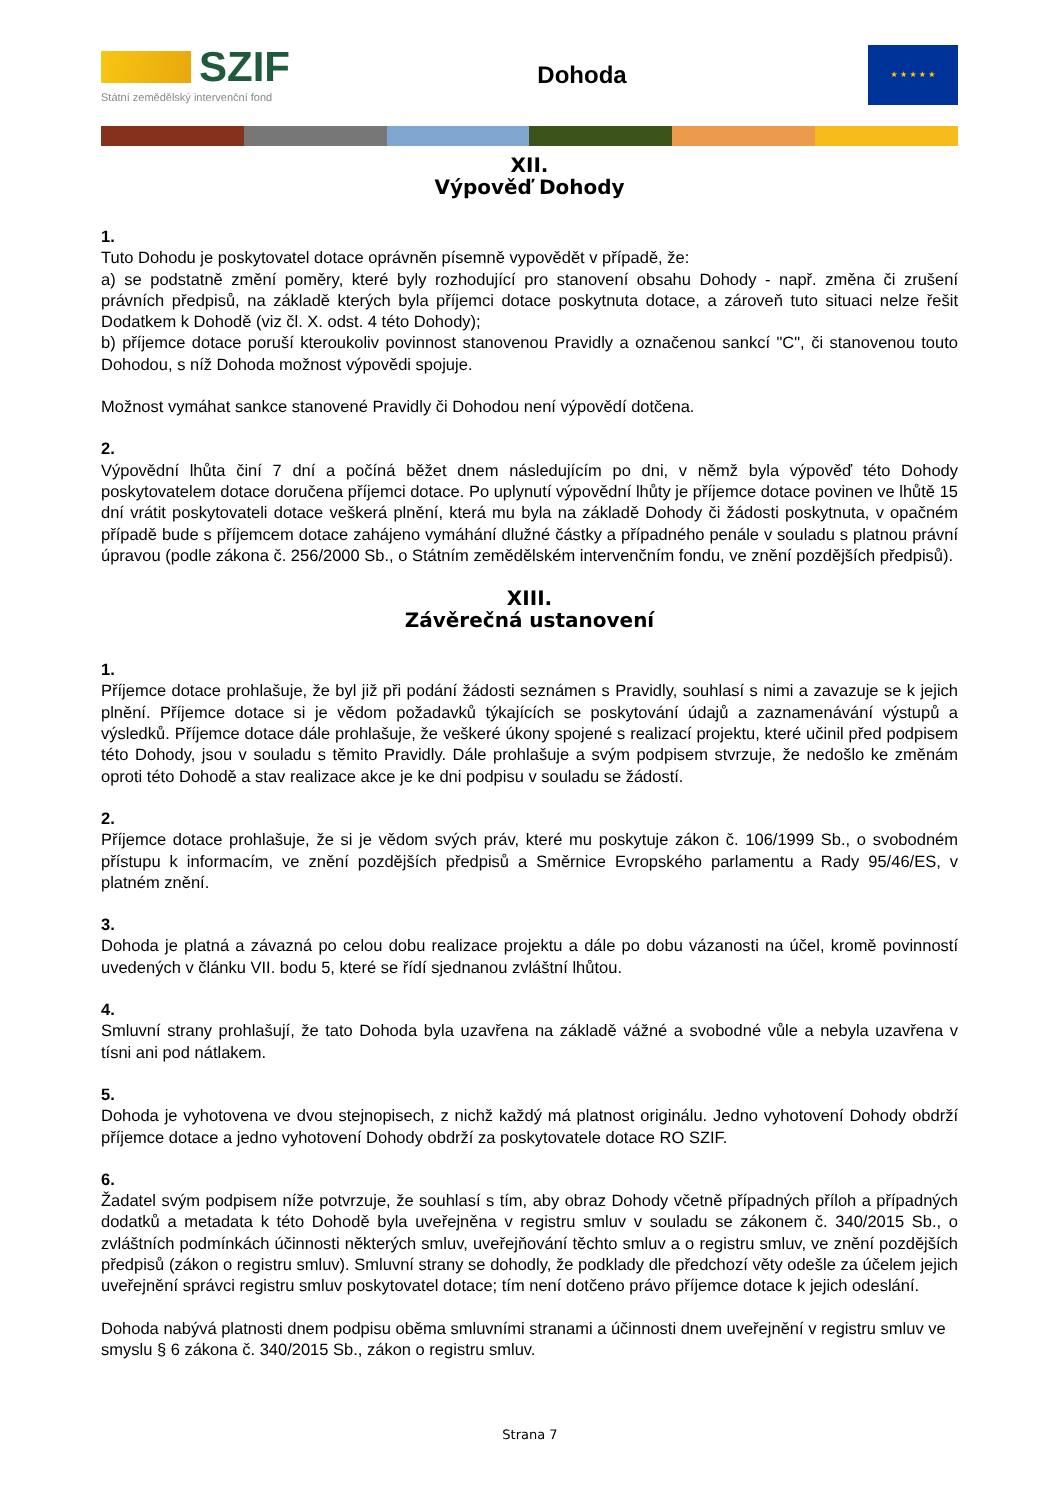SZIF
Státní zemědělský intervenční fond
Dohoda
★ ★ ★ ★ ★
XII.
Výpověď Dohody
1.
Tuto Dohodu je poskytovatel dotace oprávněn písemně vypovědět v případě, že:
a) se podstatně změní poměry, které byly rozhodující pro stanovení obsahu Dohody - např. změna či zrušení právních předpisů, na základě kterých byla příjemci dotace poskytnuta dotace, a zároveň tuto situaci nelze řešit Dodatkem k Dohodě (viz čl. X. odst. 4 této Dohody);
b) příjemce dotace poruší kteroukoliv povinnost stanovenou Pravidly a označenou sankcí "C", či stanovenou touto Dohodou, s níž Dohoda možnost výpovědi spojuje.
Možnost vymáhat sankce stanovené Pravidly či Dohodou není výpovědí dotčena.
2.
Výpovědní lhůta činí 7 dní a počíná běžet dnem následujícím po dni, v němž byla výpověď této Dohody poskytovatelem dotace doručena příjemci dotace. Po uplynutí výpovědní lhůty je příjemce dotace povinen ve lhůtě 15 dní vrátit poskytovateli dotace veškerá plnění, která mu byla na základě Dohody či žádosti poskytnuta, v opačném případě bude s příjemcem dotace zahájeno vymáhání dlužné částky a případného penále v souladu s platnou právní úpravou (podle zákona č. 256/2000 Sb., o Státním zemědělském intervenčním fondu, ve znění pozdějších předpisů).
XIII.
Závěrečná ustanovení
1.
Příjemce dotace prohlašuje, že byl již při podání žádosti seznámen s Pravidly, souhlasí s nimi a zavazuje se k jejich plnění. Příjemce dotace si je vědom požadavků týkajících se poskytování údajů a zaznamenávání výstupů a výsledků. Příjemce dotace dále prohlašuje, že veškeré úkony spojené s realizací projektu, které učinil před podpisem této Dohody, jsou v souladu s těmito Pravidly. Dále prohlašuje a svým podpisem stvrzuje, že nedošlo ke změnám oproti této Dohodě a stav realizace akce je ke dni podpisu v souladu se žádostí.
2.
Příjemce dotace prohlašuje, že si je vědom svých práv, které mu poskytuje zákon č. 106/1999 Sb., o svobodném přístupu k informacím, ve znění pozdějších předpisů a Směrnice Evropského parlamentu a Rady 95/46/ES, v platném znění.
3.
Dohoda je platná a závazná po celou dobu realizace projektu a dále po dobu vázanosti na účel, kromě povinností uvedených v článku VII. bodu 5, které se řídí sjednanou zvláštní lhůtou.
4.
Smluvní strany prohlašují, že tato Dohoda byla uzavřena na základě vážné a svobodné vůle a nebyla uzavřena v tísni ani pod nátlakem.
5.
Dohoda je vyhotovena ve dvou stejnopisech, z nichž každý má platnost originálu. Jedno vyhotovení Dohody obdrží příjemce dotace a jedno vyhotovení Dohody obdrží za poskytovatele dotace RO SZIF.
6.
Žadatel svým podpisem níže potvrzuje, že souhlasí s tím, aby obraz Dohody včetně případných příloh a případných dodatků a metadata k této Dohodě byla uveřejněna v registru smluv v souladu se zákonem č. 340/2015 Sb., o zvláštních podmínkách účinnosti některých smluv, uveřejňování těchto smluv a o registru smluv, ve znění pozdějších předpisů (zákon o registru smluv). Smluvní strany se dohodly, že podklady dle předchozí věty odešle za účelem jejich uveřejnění správci registru smluv poskytovatel dotace; tím není dotčeno právo příjemce dotace k jejich odeslání.
Dohoda nabývá platnosti dnem podpisu oběma smluvními stranami a účinnosti dnem uveřejnění v registru smluv ve smyslu § 6 zákona č. 340/2015 Sb., zákon o registru smluv.
Strana 7